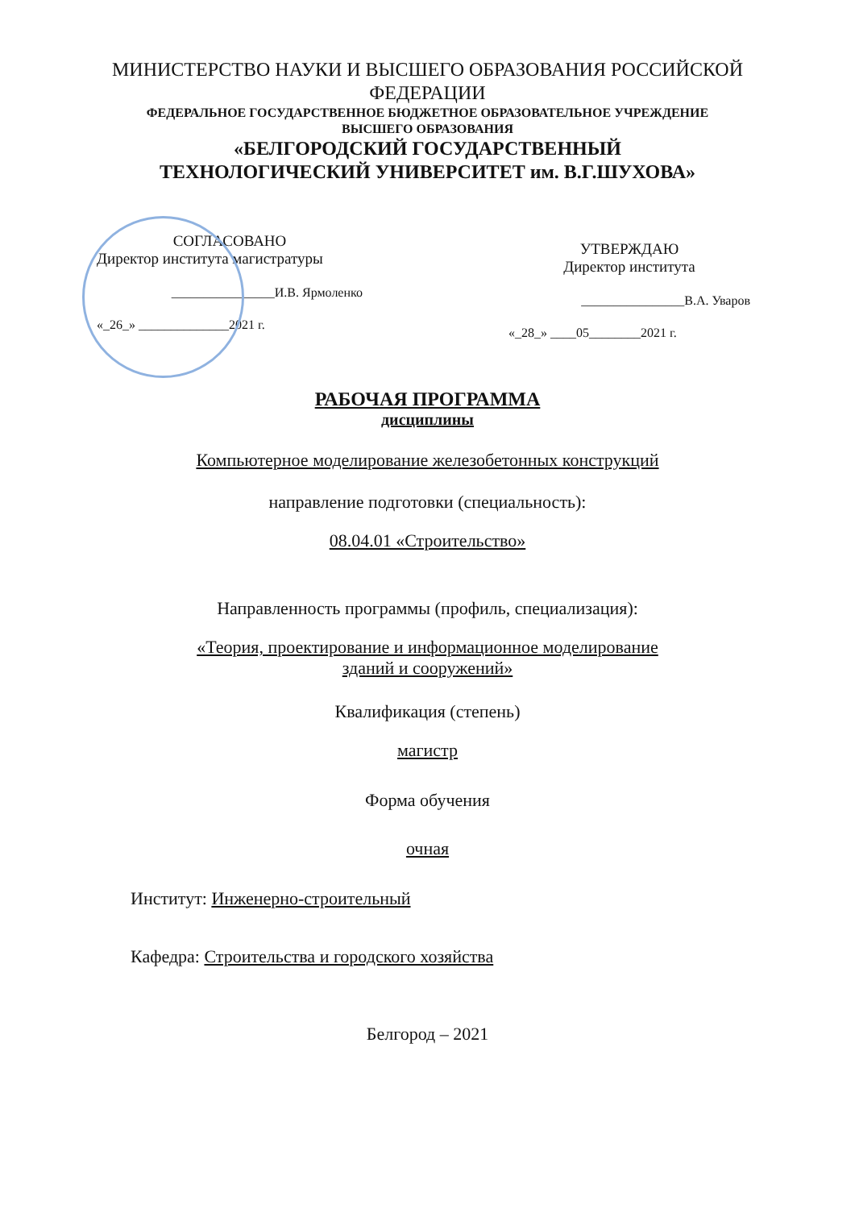МИНИСТЕРСТВО НАУКИ И ВЫСШЕГО ОБРАЗОВАНИЯ РОССИЙСКОЙ
ФЕДЕРАЦИИ
ФЕДЕРАЛЬНОЕ ГОСУДАРСТВЕННОЕ БЮДЖЕТНОЕ ОБРАЗОВАТЕЛЬНОЕ УЧРЕЖДЕНИЕ
ВЫСШЕГО ОБРАЗОВАНИЯ
«БЕЛГОРОДСКИЙ ГОСУДАРСТВЕННЫЙ
ТЕХНОЛОГИЧЕСКИЙ УНИВЕРСИТЕТ им. В.Г.ШУХОВА»
СОГЛАСОВАНО
Директор института магистратуры
________________И.В. Ярмоленко
«_26_» ______________2021 г.
УТВЕРЖДАЮ
Директор института
________________В.А. Уваров
«_28_» ____05________2021 г.
РАБОЧАЯ ПРОГРАММА
дисциплины
Компьютерное моделирование железобетонных конструкций
направление подготовки (специальность):
08.04.01 «Строительство»
Направленность программы (профиль, специализация):
«Теория, проектирование и информационное моделирование
зданий и сооружений»
Квалификация (степень)
магистр
Форма обучения
очная
Институт: Инженерно-строительный
Кафедра: Строительства и городского хозяйства
Белгород – 2021